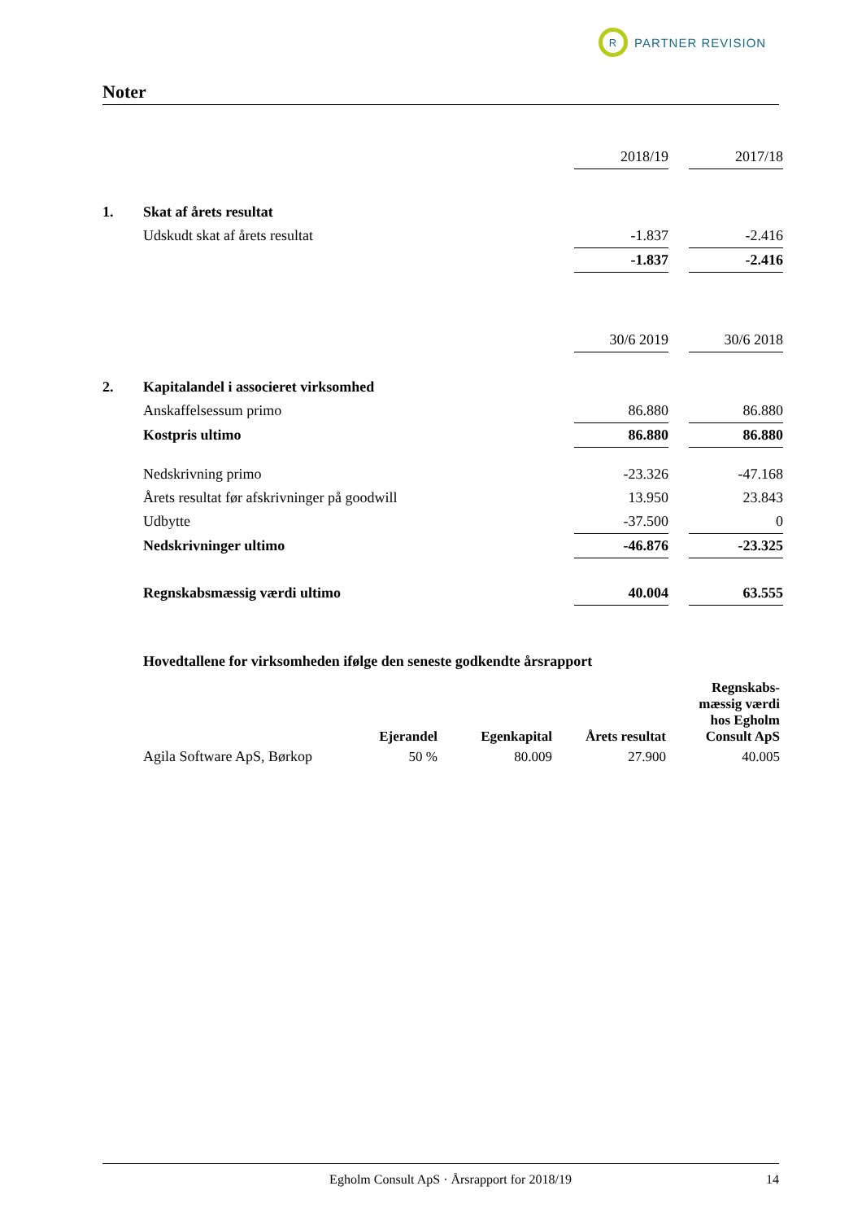R
PARTNER REVISION
Noter
| | | 2018/19 | | 2017/18 |
| 1. | Skat af årets resultat | | | |
| | Udskudt skat af årets resultat | -1.837 | | -2.416 |
| | | -1.837 | | -2.416 |
| | | 30/6 2019 | | 30/6 2018 |
| 2. | Kapitalandel i associeret virksomhed | | | |
| | Anskaffelsessum primo | 86.880 | | 86.880 |
| | Kostpris ultimo | 86.880 | | 86.880 |
| | Nedskrivning primo | -23.326 | | -47.168 |
| | Årets resultat før afskrivninger på goodwill | 13.950 | | 23.843 |
| | Udbytte | -37.500 | | 0 |
| | Nedskrivninger ultimo | -46.876 | | -23.325 |
| | Regnskabsmæssig værdi ultimo | 40.004 | | 63.555 |
| Hovedtallene for virksomheden ifølge den seneste godkendte årsrapport | | | | |
| | Ejerandel | Egenkapital | Årets resultat | Regnskabs- mæssig værdi hos Egholm Consult ApS |
| Agila Software ApS, Børkop | 50 % | 80.009 | 27.900 | 40.005 |
Egholm Consult ApS · Årsrapport for 2018/19 14